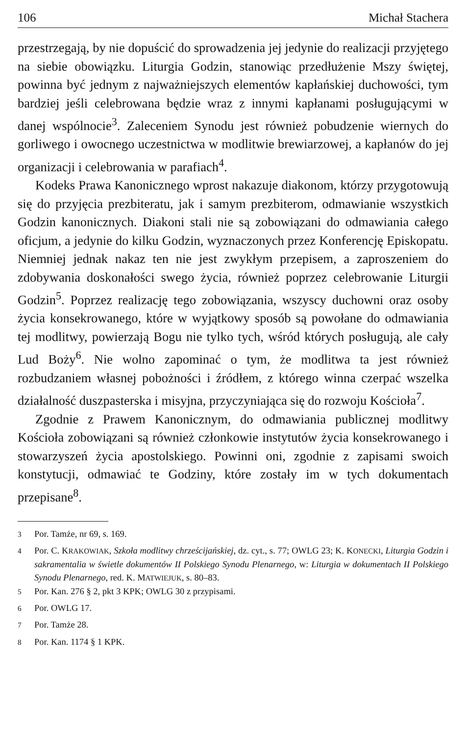106 Michał Stachera
przestrzegają, by nie dopuścić do sprowadzenia jej jedynie do realizacji przyjętego na siebie obowiązku. Liturgia Godzin, stanowiąc przedłużenie Mszy świętej, powinna być jednym z najważniejszych elementów kapłańskiej duchowości, tym bardziej jeśli celebrowana będzie wraz z innymi kapłanami posługującymi w danej wspólnocie<sup>3</sup>. Zaleceniem Synodu jest również pobudzenie wiernych do gorliwego i owocnego uczestnictwa w modlitwie brewiarzowej, a kapłanów do jej organizacji i celebrowania w parafiach<sup>4</sup>.
Kodeks Prawa Kanonicznego wprost nakazuje diakonom, którzy przygotowują się do przyjęcia prezbiteratu, jak i samym prezbiterom, odmawianie wszystkich Godzin kanonicznych. Diakoni stali nie są zobowiązani do odmawiania całego oficjum, a jedynie do kilku Godzin, wyznaczonych przez Konferencję Episkopatu. Niemniej jednak nakaz ten nie jest zwykłym przepisem, a zaproszeniem do zdobywania doskonałości swego życia, również poprzez celebrowanie Liturgii Godzin<sup>5</sup>. Poprzez realizację tego zobowiązania, wszyscy duchowni oraz osoby życia konsekrowanego, które w wyjątkowy sposób są powołane do odmawiania tej modlitwy, powierzają Bogu nie tylko tych, wśród których posługują, ale cały Lud Boży<sup>6</sup>. Nie wolno zapominać o tym, że modlitwa ta jest również rozbudzaniem własnej pobożności i źródłem, z którego winna czerpać wszelka działalność duszpasterska i misyjna, przyczyniająca się do rozwoju Kościoła<sup>7</sup>.
Zgodnie z Prawem Kanonicznym, do odmawiania publicznej modlitwy Kościoła zobowiązani są również członkowie instytutów życia konsekrowanego i stowarzyszeń życia apostolskiego. Powinni oni, zgodnie z zapisami swoich konstytucji, odmawiać te Godziny, które zostały im w tych dokumentach przepisane<sup>8</sup>.
<sup>3</sup> Por. Tamże, nr 69, s. 169.
<sup>4</sup> Por. C. KRAKOWIAK, Szkoła modlitwy chrześcijańskiej, dz. cyt., s. 77; OWLG 23; K. KONECKI, Liturgia Godzin i sakramentalia w świetle dokumentów II Polskiego Synodu Plenarnego, w: Liturgia w dokumentach II Polskiego Synodu Plenarnego, red. K. MATWIEJUK, s. 80–83.
<sup>5</sup> Por. Kan. 276 § 2, pkt 3 KPK; OWLG 30 z przypisami.
<sup>6</sup> Por. OWLG 17.
<sup>7</sup> Por. Tamże 28.
<sup>8</sup> Por. Kan. 1174 § 1 KPK.